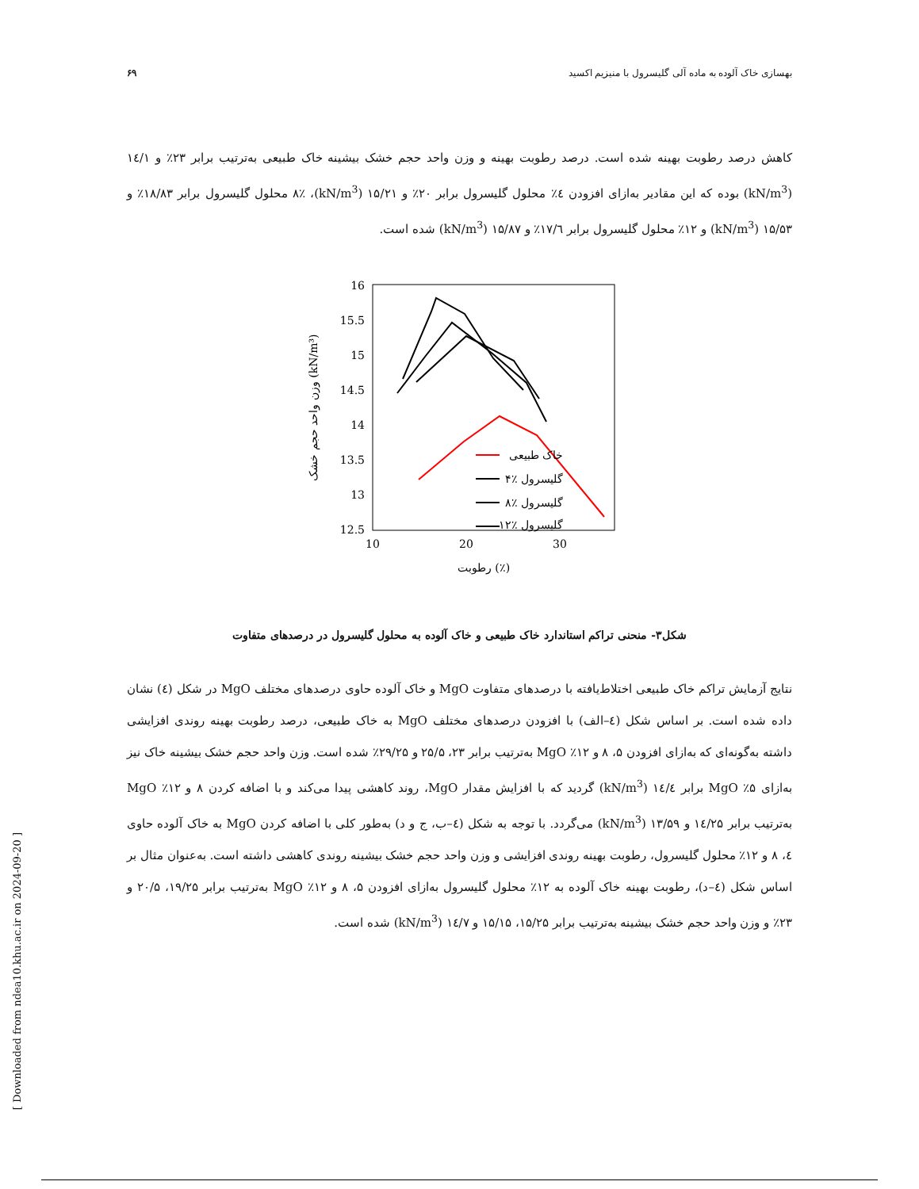بهسازی خاک آلوده به ماده آلی گلیسرول با منیزیم اکسید ۶۹
کاهش درصد رطوبت بهینه شده است. درصد رطوبت بهینه و وزن واحد حجم خشک بیشینه خاک طبیعی به‌ترتیب برابر ۲۳٪ و ۱٤/۱ (kN/m<sup>3</sup>) بوده که این مقادیر به‌ازای افزودن ٤٪ محلول گلیسرول برابر ۲۰٪ و ۱۵/۲۱ (kN/m<sup>3</sup>)، ۸٪ محلول گلیسرول برابر ۱۸/۸۳٪ و ۱۵/۵۳ (kN/m<sup>3</sup>) و ۱۲٪ محلول گلیسرول برابر ۱۷/٦٪ و ۱۵/۸۷ (kN/m<sup>3</sup>) شده است.
16
15.5
15
14.5
14
13.5
13
12.5
10
20
30
رطوبت (٪)
وزن واحد حجم خشک (kN/m³)
خاک طبیعی
۴٪ گلیسرول
۸٪ گلیسرول
۱۲٪ گلیسرول
شکل۳- منحنی تراکم استاندارد خاک طبیعی و خاک آلوده به محلول گلیسرول در درصدهای متفاوت
نتایج آزمایش تراکم خاک طبیعی اختلاط‌یافته با درصدهای متفاوت MgO و خاک آلوده حاوی درصدهای مختلف MgO در شکل (٤) نشان داده شده است. بر اساس شکل (٤–الف) با افزودن درصدهای مختلف MgO به خاک طبیعی، درصد رطوبت بهینه روندی افزایشی داشته به‌گونه‌ای که به‌ازای افزودن ۵، ۸ و ۱۲٪ MgO به‌ترتیب برابر ۲۳، ۲۵/۵ و ۲۹/۲۵٪ شده است. وزن واحد حجم خشک بیشینه خاک نیز به‌ازای ۵٪ MgO برابر ۱٤/٤ (kN/m<sup>3</sup>) گردید که با افزایش مقدار MgO، روند کاهشی پیدا می‌کند و با اضافه کردن ۸ و ۱۲٪ MgO به‌ترتیب برابر ۱٤/۲۵ و ۱۳/۵۹ (kN/m<sup>3</sup>) می‌گردد. با توجه به شکل (٤–ب، ج و د) به‌طور کلی با اضافه کردن MgO به خاک آلوده حاوی ٤، ۸ و ۱۲٪ محلول گلیسرول، رطوبت بهینه روندی افزایشی و وزن واحد حجم خشک بیشینه روندی کاهشی داشته است. به‌عنوان مثال بر اساس شکل (٤–د)، رطوبت بهینه خاک آلوده به ۱۲٪ محلول گلیسرول به‌ازای افزودن ۵، ۸ و ۱۲٪ MgO به‌ترتیب برابر ۱۹/۲۵، ۲۰/۵ و ۲۳٪ و وزن واحد حجم خشک بیشینه به‌ترتیب برابر ۱۵/۲۵، ۱۵/۱۵ و ۱٤/۷ (kN/m<sup>3</sup>) شده است.
[ Downloaded from ndea10.khu.ac.ir on 2024-09-20 ]